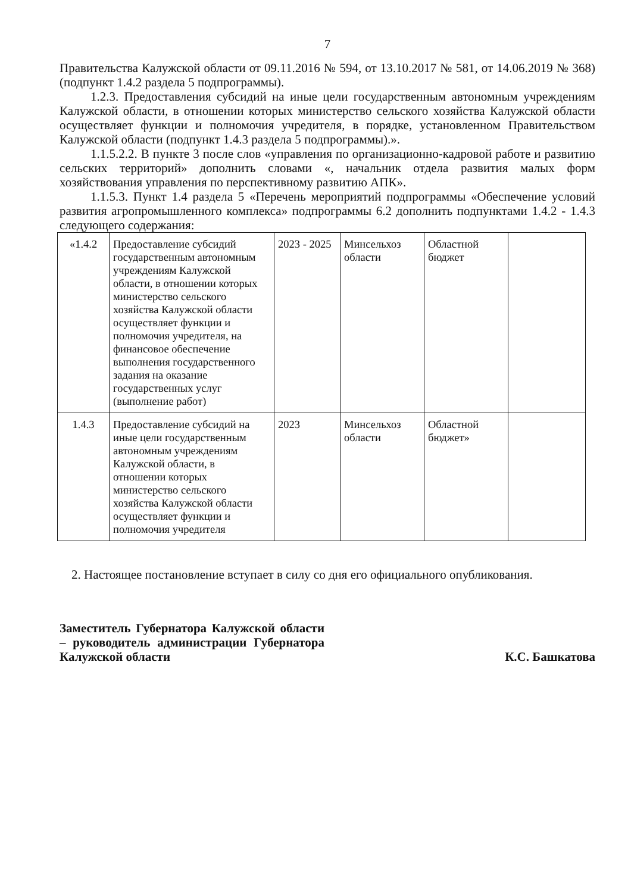7
Правительства Калужской области от 09.11.2016 № 594, от 13.10.2017 № 581, от 14.06.2019 № 368) (подпункт 1.4.2 раздела 5 подпрограммы).
1.2.3. Предоставления субсидий на иные цели государственным автономным учреждениям Калужской области, в отношении которых министерство сельского хозяйства Калужской области осуществляет функции и полномочия учредителя, в порядке, установленном Правительством Калужской области (подпункт 1.4.3 раздела 5 подпрограммы).».
1.1.5.2.2. В пункте 3 после слов «управления по организационно-кадровой работе и развитию сельских территорий» дополнить словами «, начальник отдела развития малых форм хозяйствования управления по перспективному развитию АПК».
1.1.5.3. Пункт 1.4 раздела 5 «Перечень мероприятий подпрограммы «Обеспечение условий развития агропромышленного комплекса» подпрограммы 6.2 дополнить подпунктами 1.4.2 - 1.4.3 следующего содержания:
| «1.4.2 | Предоставление субсидий государственным автономным учреждениям Калужской области, в отношении которых министерство сельского хозяйства Калужской области осуществляет функции и полномочия учредителя, на финансовое обеспечение выполнения государственного задания на оказание государственных услуг (выполнение работ) | 2023 - 2025 | Минсельхоз области | Областной бюджет | |
| 1.4.3 | Предоставление субсидий на иные цели государственным автономным учреждениям Калужской области, в отношении которых министерство сельского хозяйства Калужской области осуществляет функции и полномочия учредителя | 2023 | Минсельхоз области | Областной бюджет» | |
2. Настоящее постановление вступает в силу со дня его официального опубликования.
Заместитель Губернатора Калужской области – руководитель администрации Губернатора Калужской области
К.С. Башкатова